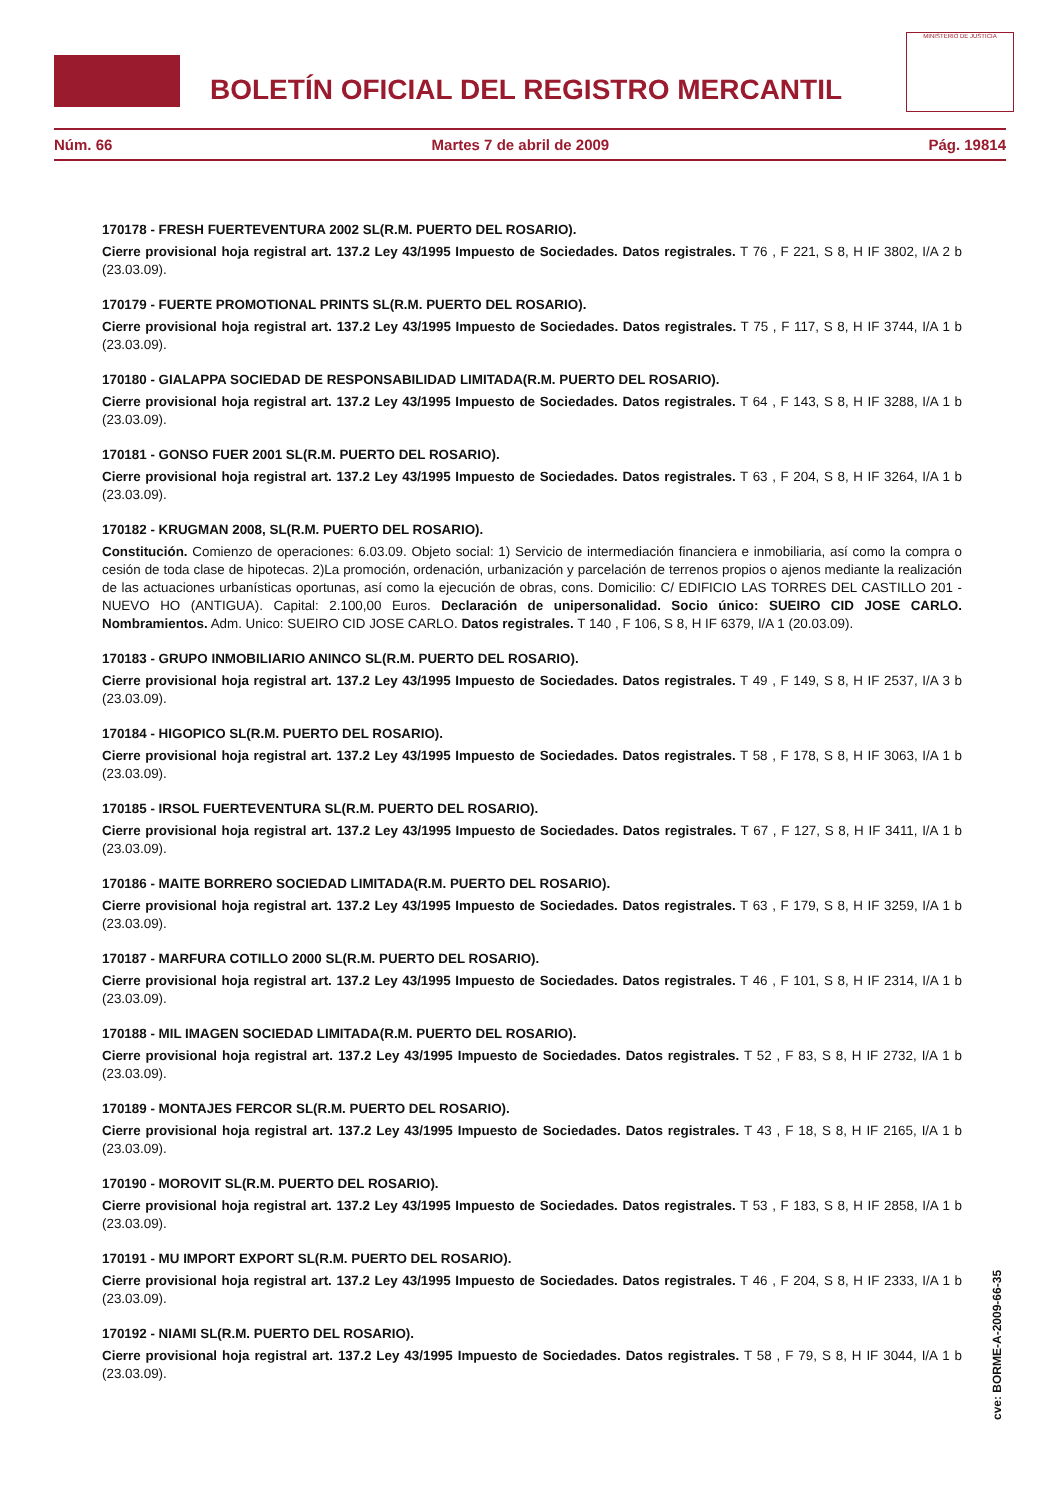BOLETÍN OFICIAL DEL REGISTRO MERCANTIL
MINISTERIO DE JUSTICIA
Núm. 66 Martes 7 de abril de 2009 Pág. 19814
170178 - FRESH FUERTEVENTURA 2002 SL(R.M. PUERTO DEL ROSARIO).
Cierre provisional hoja registral art. 137.2 Ley 43/1995 Impuesto de Sociedades. Datos registrales. T 76 , F 221, S 8, H IF 3802, I/A 2 b (23.03.09).
170179 - FUERTE PROMOTIONAL PRINTS SL(R.M. PUERTO DEL ROSARIO).
Cierre provisional hoja registral art. 137.2 Ley 43/1995 Impuesto de Sociedades. Datos registrales. T 75 , F 117, S 8, H IF 3744, I/A 1 b (23.03.09).
170180 - GIALAPPA SOCIEDAD DE RESPONSABILIDAD LIMITADA(R.M. PUERTO DEL ROSARIO).
Cierre provisional hoja registral art. 137.2 Ley 43/1995 Impuesto de Sociedades. Datos registrales. T 64 , F 143, S 8, H IF 3288, I/A 1 b (23.03.09).
170181 - GONSO FUER 2001 SL(R.M. PUERTO DEL ROSARIO).
Cierre provisional hoja registral art. 137.2 Ley 43/1995 Impuesto de Sociedades. Datos registrales. T 63 , F 204, S 8, H IF 3264, I/A 1 b (23.03.09).
170182 - KRUGMAN 2008, SL(R.M. PUERTO DEL ROSARIO).
Constitución. Comienzo de operaciones: 6.03.09. Objeto social: 1) Servicio de intermediación financiera e inmobiliaria, así como la compra o cesión de toda clase de hipotecas. 2)La promoción, ordenación, urbanización y parcelación de terrenos propios o ajenos mediante la realización de las actuaciones urbanísticas oportunas, así como la ejecución de obras, cons. Domicilio: C/ EDIFICIO LAS TORRES DEL CASTILLO 201 - NUEVO HO (ANTIGUA). Capital: 2.100,00 Euros. Declaración de unipersonalidad. Socio único: SUEIRO CID JOSE CARLO. Nombramientos. Adm. Unico: SUEIRO CID JOSE CARLO. Datos registrales. T 140 , F 106, S 8, H IF 6379, I/A 1 (20.03.09).
170183 - GRUPO INMOBILIARIO ANINCO SL(R.M. PUERTO DEL ROSARIO).
Cierre provisional hoja registral art. 137.2 Ley 43/1995 Impuesto de Sociedades. Datos registrales. T 49 , F 149, S 8, H IF 2537, I/A 3 b (23.03.09).
170184 - HIGOPICO SL(R.M. PUERTO DEL ROSARIO).
Cierre provisional hoja registral art. 137.2 Ley 43/1995 Impuesto de Sociedades. Datos registrales. T 58 , F 178, S 8, H IF 3063, I/A 1 b (23.03.09).
170185 - IRSOL FUERTEVENTURA SL(R.M. PUERTO DEL ROSARIO).
Cierre provisional hoja registral art. 137.2 Ley 43/1995 Impuesto de Sociedades. Datos registrales. T 67 , F 127, S 8, H IF 3411, I/A 1 b (23.03.09).
170186 - MAITE BORRERO SOCIEDAD LIMITADA(R.M. PUERTO DEL ROSARIO).
Cierre provisional hoja registral art. 137.2 Ley 43/1995 Impuesto de Sociedades. Datos registrales. T 63 , F 179, S 8, H IF 3259, I/A 1 b (23.03.09).
170187 - MARFURA COTILLO 2000 SL(R.M. PUERTO DEL ROSARIO).
Cierre provisional hoja registral art. 137.2 Ley 43/1995 Impuesto de Sociedades. Datos registrales. T 46 , F 101, S 8, H IF 2314, I/A 1 b (23.03.09).
170188 - MIL IMAGEN SOCIEDAD LIMITADA(R.M. PUERTO DEL ROSARIO).
Cierre provisional hoja registral art. 137.2 Ley 43/1995 Impuesto de Sociedades. Datos registrales. T 52 , F 83, S 8, H IF 2732, I/A 1 b (23.03.09).
170189 - MONTAJES FERCOR SL(R.M. PUERTO DEL ROSARIO).
Cierre provisional hoja registral art. 137.2 Ley 43/1995 Impuesto de Sociedades. Datos registrales. T 43 , F 18, S 8, H IF 2165, I/A 1 b (23.03.09).
170190 - MOROVIT SL(R.M. PUERTO DEL ROSARIO).
Cierre provisional hoja registral art. 137.2 Ley 43/1995 Impuesto de Sociedades. Datos registrales. T 53 , F 183, S 8, H IF 2858, I/A 1 b (23.03.09).
170191 - MU IMPORT EXPORT SL(R.M. PUERTO DEL ROSARIO).
Cierre provisional hoja registral art. 137.2 Ley 43/1995 Impuesto de Sociedades. Datos registrales. T 46 , F 204, S 8, H IF 2333, I/A 1 b (23.03.09).
170192 - NIAMI SL(R.M. PUERTO DEL ROSARIO).
Cierre provisional hoja registral art. 137.2 Ley 43/1995 Impuesto de Sociedades. Datos registrales. T 58 , F 79, S 8, H IF 3044, I/A 1 b (23.03.09).
cve: BORME-A-2009-66-35